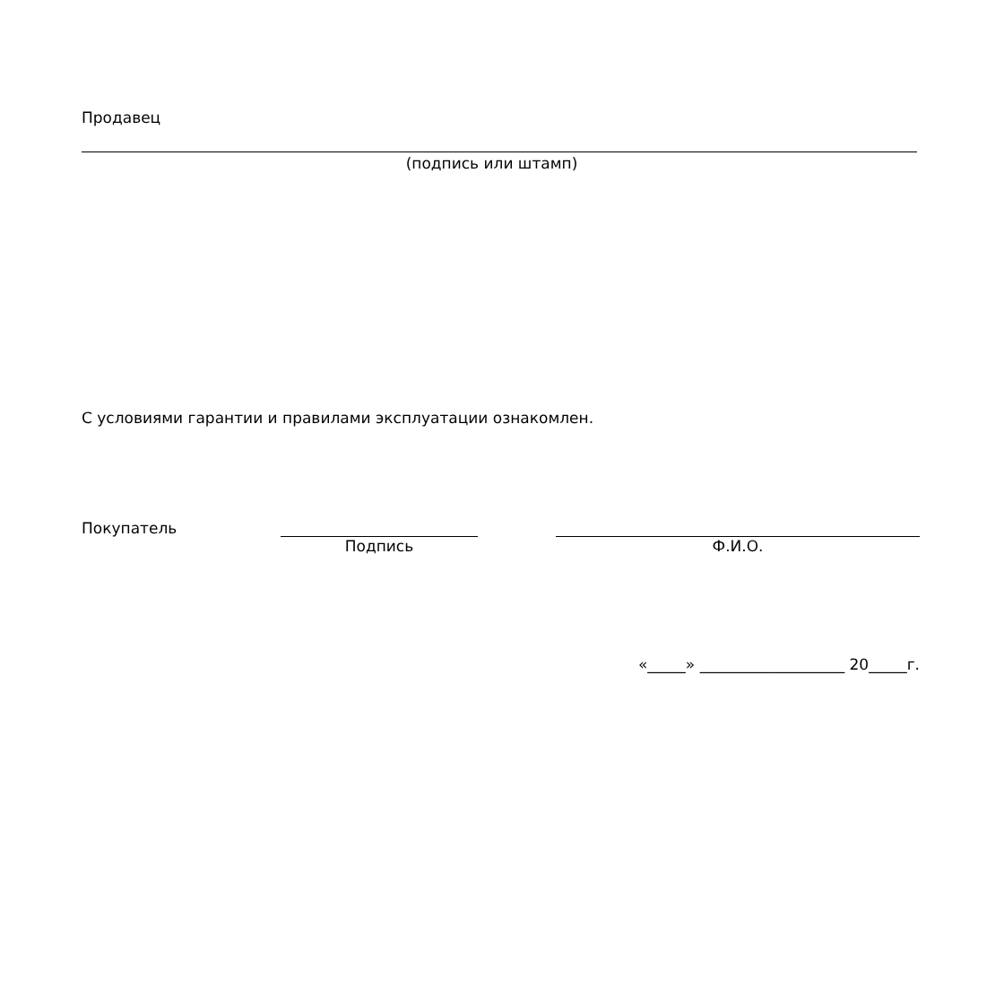Продавец
(подпись или штамп)
С условиями гарантии и правилами эксплуатации ознакомлен.
Покупатель
Подпись
Ф.И.О.
«_____» ___________________ 20_____г.